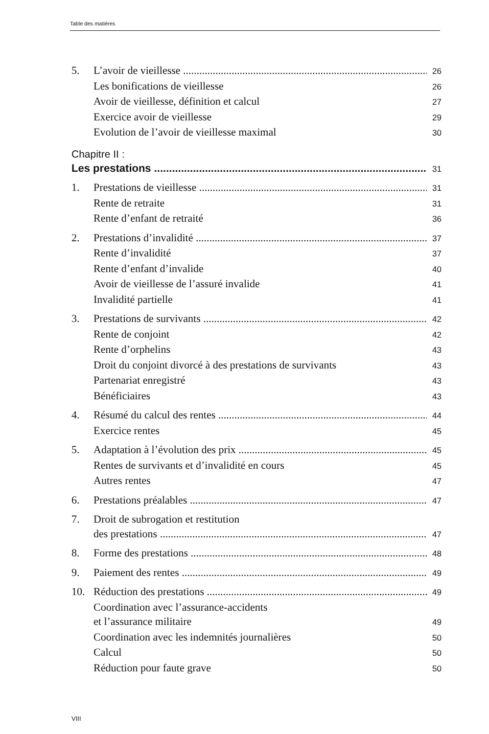Table des matières
5. L’avoir de vieillesse 26
Les bonifications de vieillesse 26
Avoir de vieillesse, définition et calcul 27
Exercice avoir de vieillesse 29
Evolution de l’avoir de vieillesse maximal 30
Chapitre II :
Les prestations 31
1. Prestations de vieillesse 31
Rente de retraite 31
Rente d’enfant de retraité 36
2. Prestations d’invalidité 37
Rente d’invalidité 37
Rente d’enfant d’invalide 40
Avoir de vieillesse de l’assuré invalide 41
Invalidité partielle 41
3. Prestations de survivants 42
Rente de conjoint 42
Rente d’orphelins 43
Droit du conjoint divorcé à des prestations de survivants 43
Partenariat enregistré 43
Bénéficiaires 43
4. Résumé du calcul des rentes 44
Exercice rentes 45
5. Adaptation à l’évolution des prix 45
Rentes de survivants et d’invalidité en cours 45
Autres rentes 47
6. Prestations préalables 47
7. Droit de subrogation et restitution
des prestations 47
8. Forme des prestations 48
9. Paiement des rentes 49
10. Réduction des prestations 49
Coordination avec l’assurance-accidents
et l’assurance militaire 49
Coordination avec les indemnités journalières 50
Calcul 50
Réduction pour faute grave 50
VIII